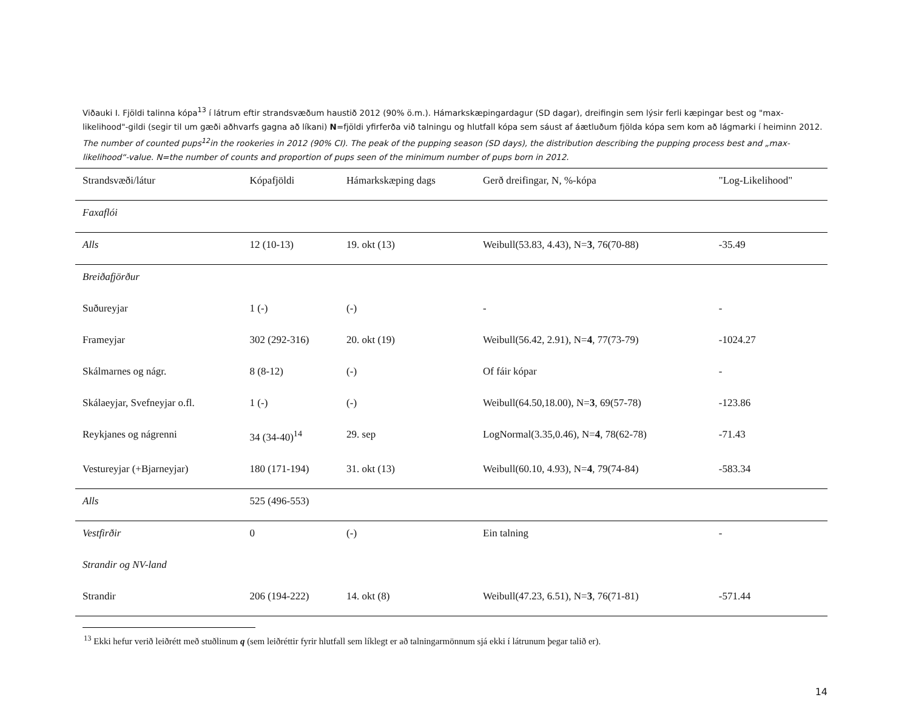Viðauki I. Fjöldi talinna kópa<sup>13</sup> í látrum eftir strandsvæðum haustið 2012 (90% ö.m.). Hámarkskæpingardagur (SD dagar), dreifingin sem lýsir ferli kæpingar best og "max-likelihood"-gildi (segir til um gæði aðhvarfs gagna að líkani) N=fjöldi yfirferða við talningu og hlutfall kópa sem sáust af áætluðum fjölda kópa sem kom að lágmarki í heiminn 2012. The number of counted pups<sup>12</sup>in the rookeries in 2012 (90% CI). The peak of the pupping season (SD days), the distribution describing the pupping process best and „max-likelihood“-value. N=the number of counts and proportion of pups seen of the minimum number of pups born in 2012.
| Strandsvæði/látur | Kópafjöldi | Hámarkskæping dags | Gerð dreifingar, N, %-kópa | "Log-Likelihood" |
| --- | --- | --- | --- | --- |
| Faxaflói | | | | |
| Alls | 12 (10-13) | 19. okt (13) | Weibull(53.83, 4.43), N= 3 , 76(70-88) | -35.49 |
| Breiðafjörður | | | | |
| Suðureyjar | 1 (-) | (-) | - | - |
| Frameyjar | 302 (292-316) | 20. okt (19) | Weibull(56.42, 2.91), N= 4 , 77(73-79) | -1024.27 |
| Skálmarnes og nágr. | 8 (8-12) | (-) | Of fáir kópar | - |
| Skálaeyjar, Svefneyjar o.fl. | 1 (-) | (-) | Weibull(64.50,18.00), N= 3 , 69(57-78) | -123.86 |
| Reykjanes og nágrenni | 34 (34-40)<sup>14</sup> | 29. sep | LogNormal(3.35,0.46), N= 4 , 78(62-78) | -71.43 |
| Vestureyjar (+Bjarneyjar) | 180 (171-194) | 31. okt (13) | Weibull(60.10, 4.93), N= 4 , 79(74-84) | -583.34 |
| Alls | 525 (496-553) | | | |
| Vestfirðir | 0 | (-) | Ein talning | - |
| Strandir og NV-land | | | | |
| Strandir | 206 (194-222) | 14. okt (8) | Weibull(47.23, 6.51), N= 3 , 76(71-81) | -571.44 |
<sup>13</sup> Ekki hefur verið leiðrétt með stuðlinum q (sem leiðréttir fyrir hlutfall sem líklegt er að talningarmönnum sjá ekki í látrunum þegar talið er).
14